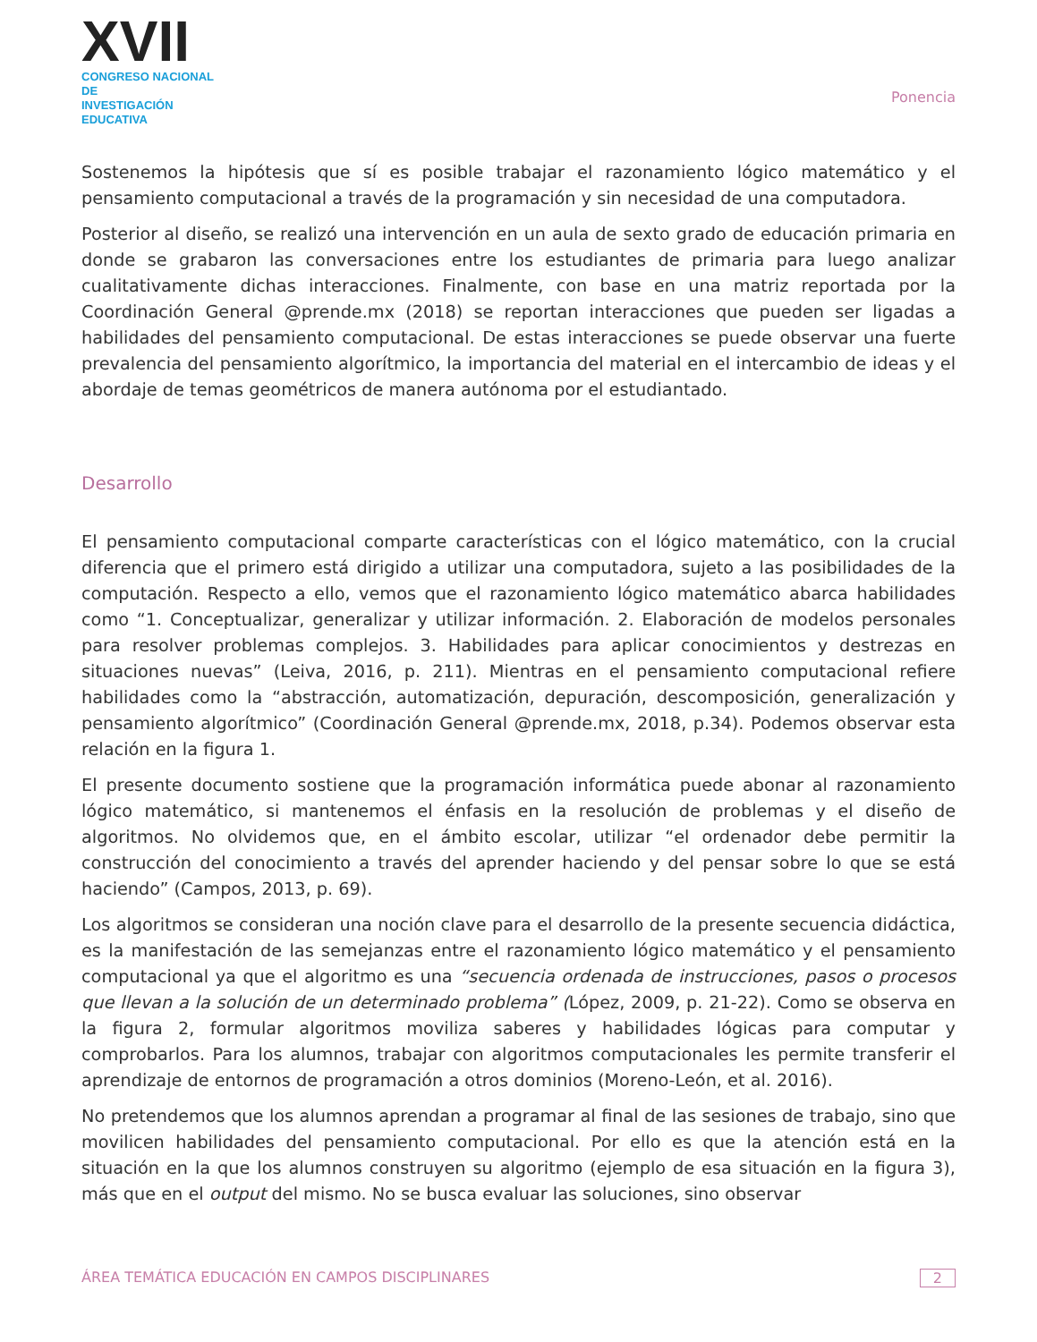XVII
CONGRESO NACIONAL DE
INVESTIGACIÓN EDUCATIVA
Ponencia
Sostenemos la hipótesis que sí es posible trabajar el razonamiento lógico matemático y el pensamiento computacional a través de la programación y sin necesidad de una computadora.
Posterior al diseño, se realizó una intervención en un aula de sexto grado de educación primaria en donde se grabaron las conversaciones entre los estudiantes de primaria para luego analizar cualitativamente dichas interacciones. Finalmente, con base en una matriz reportada por la Coordinación General @prende.mx (2018) se reportan interacciones que pueden ser ligadas a habilidades del pensamiento computacional. De estas interacciones se puede observar una fuerte prevalencia del pensamiento algorítmico, la importancia del material en el intercambio de ideas y el abordaje de temas geométricos de manera autónoma por el estudiantado.
Desarrollo
El pensamiento computacional comparte características con el lógico matemático, con la crucial diferencia que el primero está dirigido a utilizar una computadora, sujeto a las posibilidades de la computación. Respecto a ello, vemos que el razonamiento lógico matemático abarca habilidades como “1. Conceptualizar, generalizar y utilizar información. 2. Elaboración de modelos personales para resolver problemas complejos. 3. Habilidades para aplicar conocimientos y destrezas en situaciones nuevas” (Leiva, 2016, p. 211). Mientras en el pensamiento computacional refiere habilidades como la “abstracción, automatización, depuración, descomposición, generalización y pensamiento algorítmico” (Coordinación General @prende.mx, 2018, p.34). Podemos observar esta relación en la figura 1.
El presente documento sostiene que la programación informática puede abonar al razonamiento lógico matemático, si mantenemos el énfasis en la resolución de problemas y el diseño de algoritmos. No olvidemos que, en el ámbito escolar, utilizar “el ordenador debe permitir la construcción del conocimiento a través del aprender haciendo y del pensar sobre lo que se está haciendo” (Campos, 2013, p. 69).
Los algoritmos se consideran una noción clave para el desarrollo de la presente secuencia didáctica, es la manifestación de las semejanzas entre el razonamiento lógico matemático y el pensamiento computacional ya que el algoritmo es una “secuencia ordenada de instrucciones, pasos o procesos que llevan a la solución de un determinado problema” (López, 2009, p. 21-22). Como se observa en la figura 2, formular algoritmos moviliza saberes y habilidades lógicas para computar y comprobarlos. Para los alumnos, trabajar con algoritmos computacionales les permite transferir el aprendizaje de entornos de programación a otros dominios (Moreno-León, et al. 2016).
No pretendemos que los alumnos aprendan a programar al final de las sesiones de trabajo, sino que movilicen habilidades del pensamiento computacional. Por ello es que la atención está en la situación en la que los alumnos construyen su algoritmo (ejemplo de esa situación en la figura 3), más que en el output del mismo. No se busca evaluar las soluciones, sino observar
ÁREA TEMÁTICA EDUCACIÓN EN CAMPOS DISCIPLINARES 2